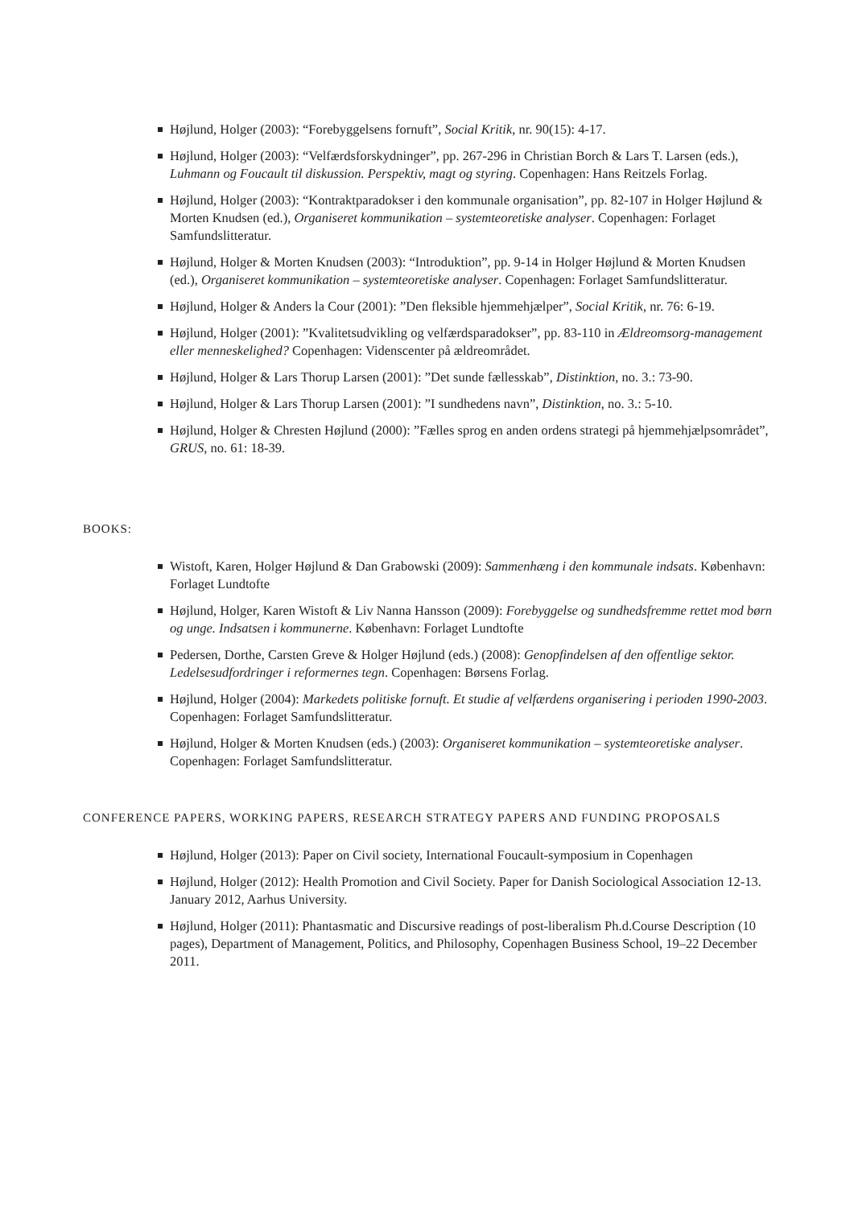Højlund, Holger (2003): “Forebyggelsens fornuft”, Social Kritik, nr. 90(15): 4-17.
Højlund, Holger (2003): “Velfærdsforskydninger”, pp. 267-296 in Christian Borch & Lars T. Larsen (eds.), Luhmann og Foucault til diskussion. Perspektiv, magt og styring. Copenhagen: Hans Reitzels Forlag.
Højlund, Holger (2003): “Kontraktparadokser i den kommunale organisation”, pp. 82-107 in Holger Højlund & Morten Knudsen (ed.), Organiseret kommunikation – systemteoretiske analyser. Copenhagen: Forlaget Samfundslitteratur.
Højlund, Holger & Morten Knudsen (2003): “Introduktion”, pp. 9-14 in Holger Højlund & Morten Knudsen (ed.), Organiseret kommunikation – systemteoretiske analyser. Copenhagen: Forlaget Samfundslitteratur.
Højlund, Holger & Anders la Cour (2001): ”Den fleksible hjemmehjælper”, Social Kritik, nr. 76: 6-19.
Højlund, Holger (2001): ”Kvalitetsudvikling og velfærdsparadokser”, pp. 83-110 in Ældreomsorg-management eller menneskelighed? Copenhagen: Videnscenter på ældreområdet.
Højlund, Holger & Lars Thorup Larsen (2001): ”Det sunde fællesskab”, Distinktion, no. 3.: 73-90.
Højlund, Holger & Lars Thorup Larsen (2001): ”I sundhedens navn”, Distinktion, no. 3.: 5-10.
Højlund, Holger & Chresten Højlund (2000): ”Fælles sprog en anden ordens strategi på hjemmehjælpsområdet”, GRUS, no. 61: 18-39.
BOOKS:
Wistoft, Karen, Holger Højlund & Dan Grabowski (2009): Sammenhæng i den kommunale indsats. København: Forlaget Lundtofte
Højlund, Holger, Karen Wistoft & Liv Nanna Hansson (2009): Forebyggelse og sundhedsfremme rettet mod børn og unge. Indsatsen i kommunerne. København: Forlaget Lundtofte
Pedersen, Dorthe, Carsten Greve & Holger Højlund (eds.) (2008): Genopfindelsen af den offentlige sektor. Ledelsesudfordringer i reformernes tegn. Copenhagen: Børsens Forlag.
Højlund, Holger (2004): Markedets politiske fornuft. Et studie af velfærdens organisering i perioden 1990-2003. Copenhagen: Forlaget Samfundslitteratur.
Højlund, Holger & Morten Knudsen (eds.) (2003): Organiseret kommunikation – systemteoretiske analyser. Copenhagen: Forlaget Samfundslitteratur.
CONFERENCE PAPERS, WORKING PAPERS, RESEARCH STRATEGY PAPERS AND FUNDING PROPOSALS
Højlund, Holger (2013): Paper on Civil society, International Foucault-symposium in Copenhagen
Højlund, Holger (2012): Health Promotion and Civil Society. Paper for Danish Sociological Association 12-13. January 2012, Aarhus University.
Højlund, Holger (2011): Phantasmatic and Discursive readings of post-liberalism Ph.d.Course Description (10 pages), Department of Management, Politics, and Philosophy, Copenhagen Business School, 19–22 December 2011.